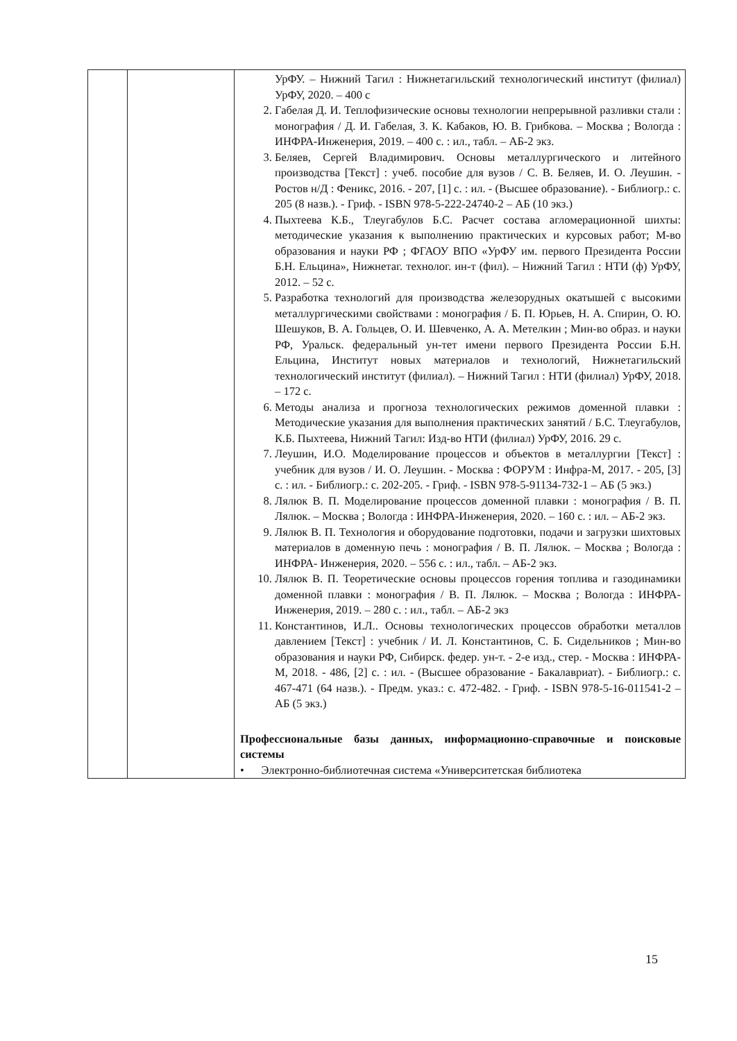| | | УрФУ. – Нижний Тагил : Нижнетагильский технологический институт (филиал) УрФУ, 2020. – 400 с 2. Габелая Д. И. Теплофизические основы технологии непрерывной разливки стали : монография / Д. И. Габелая, З. К. Кабаков, Ю. В. Грибкова. – Москва ; Вологда : ИНФРА-Инженерия, 2019. – 400 с. : ил., табл. – АБ-2 экз. 3. Беляев, Сергей Владимирович. Основы металлургического и литейного производства [Текст] : учеб. пособие для вузов / С. В. Беляев, И. О. Леушин. - Ростов н/Д : Феникс, 2016. - 207, [1] с. : ил. - (Высшее образование). - Библиогр.: с. 205 (8 назв.). - Гриф. - ISBN 978-5-222-24740-2 – АБ (10 экз.) 4. Пыхтеева К.Б., Тлеугабулов Б.С. Расчет состава агломерационной шихты: методические указания к выполнению практических и курсовых работ; М-во образования и науки РФ ; ФГАОУ ВПО «УрФУ им. первого Президента России Б.Н. Ельцина», Нижнетаг. технолог. ин-т (фил). – Нижний Тагил : НТИ (ф) УрФУ, 2012. – 52 с. 5. Разработка технологий для производства железорудных окатышей с высокими металлургическими свойствами : монография / Б. П. Юрьев, Н. А. Спирин, О. Ю. Шешуков, В. А. Гольцев, О. И. Шевченко, А. А. Метелкин ; Мин-во образ. и науки РФ, Уральск. федеральный ун-тет имени первого Президента России Б.Н. Ельцина, Институт новых материалов и технологий, Нижнетагильский технологический институт (филиал). – Нижний Тагил : НТИ (филиал) УрФУ, 2018. – 172 с. 6. Методы анализа и прогноза технологических режимов доменной плавки : Методические указания для выполнения практических занятий / Б.С. Тлеугабулов, К.Б. Пыхтеева, Нижний Тагил: Изд-во НТИ (филиал) УрФУ, 2016. 29 с. 7. Леушин, И.О. Моделирование процессов и объектов в металлургии [Текст] : учебник для вузов / И. О. Леушин. - Москва : ФОРУМ : Инфра-М, 2017. - 205, [3] с. : ил. - Библиогр.: с. 202-205. - Гриф. - ISBN 978-5-91134-732-1 – АБ (5 экз.) 8. Лялюк В. П. Моделирование процессов доменной плавки : монография / В. П. Лялюк. – Москва ; Вологда : ИНФРА-Инженерия, 2020. – 160 с. : ил. – АБ-2 экз. 9. Лялюк В. П. Технология и оборудование подготовки, подачи и загрузки шихтовых материалов в доменную печь : монография / В. П. Лялюк. – Москва ; Вологда : ИНФРА- Инженерия, 2020. – 556 с. : ил., табл. – АБ-2 экз. 10. Лялюк В. П. Теоретические основы процессов горения топлива и газодинамики доменной плавки : монография / В. П. Лялюк. – Москва ; Вологда : ИНФРА-Инженерия, 2019. – 280 с. : ил., табл. – АБ-2 экз 11. Константинов, И.Л.. Основы технологических процессов обработки металлов давлением [Текст] : учебник / И. Л. Константинов, С. Б. Сидельников ; Мин-во образования и науки РФ, Сибирск. федер. ун-т. - 2-е изд., стер. - Москва : ИНФРА-М, 2018. - 486, [2] с. : ил. - (Высшее образование - Бакалавриат). - Библиогр.: с. 467-471 (64 назв.). - Предм. указ.: с. 472-482. - Гриф. - ISBN 978-5-16-011541-2 – АБ (5 экз.) Профессиональные базы данных, информационно-справочные и поисковые системы • Электронно-библиотечная система «Университетская библиотека |
15